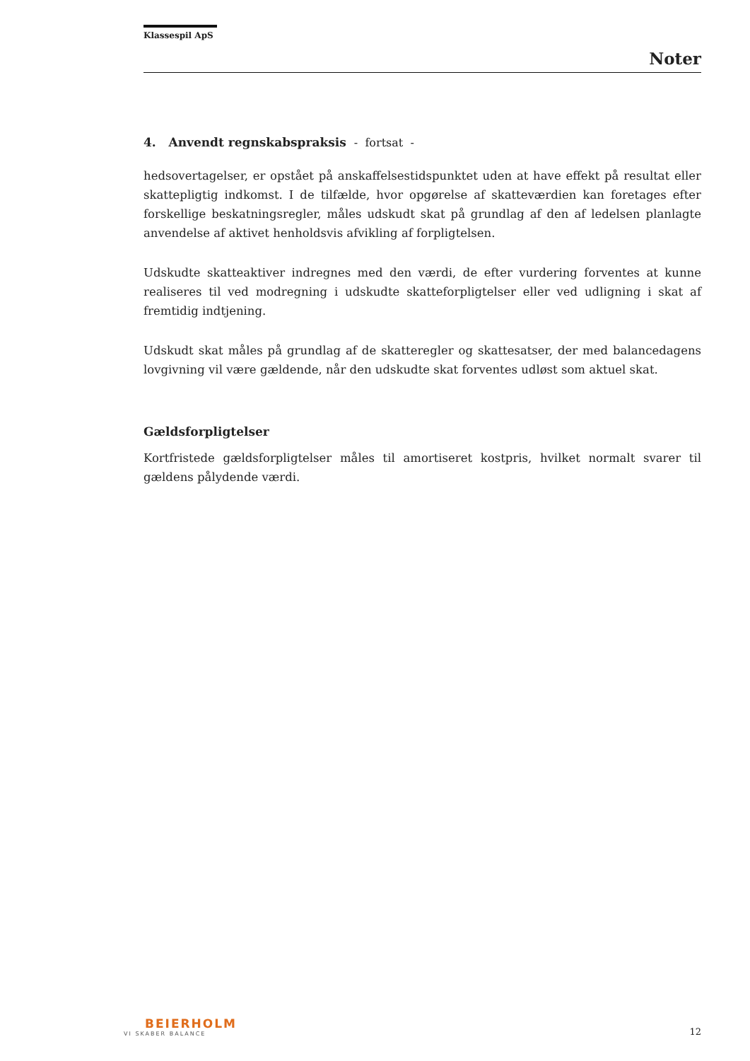Klassespil ApS
Noter
4. Anvendt regnskabspraksis - fortsat -
hedsovertagelser, er opstået på anskaffelsestidspunktet uden at have effekt på resultat eller skattepligtig indkomst. I de tilfælde, hvor opgørelse af skatteværdien kan foretages efter forskellige beskatningsregler, måles udskudt skat på grundlag af den af ledelsen planlagte anvendelse af aktivet henholdsvis afvikling af forpligtelsen.
Udskudte skatteaktiver indregnes med den værdi, de efter vurdering forventes at kunne realiseres til ved modregning i udskudte skatteforpligtelser eller ved udligning i skat af fremtidig indtjening.
Udskudt skat måles på grundlag af de skatteregler og skattesatser, der med balancedagens lovgivning vil være gældende, når den udskudte skat forventes udløst som aktuel skat.
Gældsforpligtelser
Kortfristede gældsforpligtelser måles til amortiseret kostpris, hvilket normalt svarer til gældens pålydende værdi.
BEIERHOLM
VI SKABER BALANCE
12